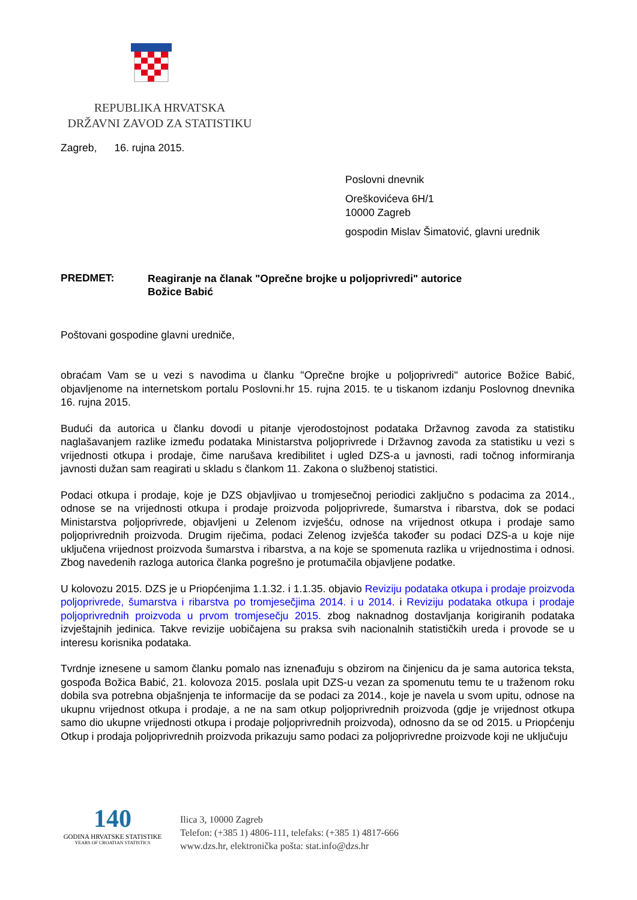REPUBLIKA HRVATSKA
DRŽAVNI ZAVOD ZA STATISTIKU
Zagreb, 16. rujna 2015.
Poslovni dnevnik
Oreškovićeva 6H/1
10000 Zagreb
gospodin Mislav Šimatović, glavni urednik
PREDMET:
Reagiranje na članak "Oprečne brojke u poljoprivredi" autorice Božice Babić
Poštovani gospodine glavni uredniče,
obraćam Vam se u vezi s navodima u članku ''Oprečne brojke u poljoprivredi'' autorice Božice Babić, objavljenome na internetskom portalu Poslovni.hr 15. rujna 2015. te u tiskanom izdanju Poslovnog dnevnika 16. rujna 2015.
Budući da autorica u članku dovodi u pitanje vjerodostojnost podataka Državnog zavoda za statistiku naglašavanjem razlike između podataka Ministarstva poljoprivrede i Državnog zavoda za statistiku u vezi s vrijednosti otkupa i prodaje, čime narušava kredibilitet i ugled DZS-a u javnosti, radi točnog informiranja javnosti dužan sam reagirati u skladu s člankom 11. Zakona o službenoj statistici.
Podaci otkupa i prodaje, koje je DZS objavljivao u tromjesečnoj periodici zaključno s podacima za 2014., odnose se na vrijednosti otkupa i prodaje proizvoda poljoprivrede, šumarstva i ribarstva, dok se podaci Ministarstva poljoprivrede, objavljeni u Zelenom izvješću, odnose na vrijednost otkupa i prodaje samo poljoprivrednih proizvoda. Drugim riječima, podaci Zelenog izvješća također su podaci DZS-a u koje nije uključena vrijednost proizvoda šumarstva i ribarstva, a na koje se spomenuta razlika u vrijednostima i odnosi. Zbog navedenih razloga autorica članka pogrešno je protumačila objavljene podatke.
U kolovozu 2015. DZS je u Priopćenjima 1.1.32. i 1.1.35. objavio Reviziju podataka otkupa i prodaje proizvoda poljoprivrede, šumarstva i ribarstva po tromjesečjima 2014. i u 2014. i Reviziju podataka otkupa i prodaje poljoprivrednih proizvoda u prvom tromjesečju 2015. zbog naknadnog dostavljanja korigiranih podataka izvještajnih jedinica. Takve revizije uobičajena su praksa svih nacionalnih statističkih ureda i provode se u interesu korisnika podataka.
Tvrdnje iznesene u samom članku pomalo nas iznenađuju s obzirom na činjenicu da je sama autorica teksta, gospođa Božica Babić, 21. kolovoza 2015. poslala upit DZS-u vezan za spomenutu temu te u traženom roku dobila sva potrebna objašnjenja te informacije da se podaci za 2014., koje je navela u svom upitu, odnose na ukupnu vrijednost otkupa i prodaje, a ne na sam otkup poljoprivrednih proizvoda (gdje je vrijednost otkupa samo dio ukupne vrijednosti otkupa i prodaje poljoprivrednih proizvoda), odnosno da se od 2015. u Priopćenju Otkup i prodaja poljoprivrednih proizvoda prikazuju samo podaci za poljoprivredne proizvode koji ne uključuju
140
GODINA HRVATSKE STATISTIKE
YEARS OF CROATIAN STATISTICS
Ilica 3, 10000 Zagreb
Telefon: (+385 1) 4806-111, telefaks: (+385 1) 4817-666
www.dzs.hr, elektronička pošta: stat.info@dzs.hr